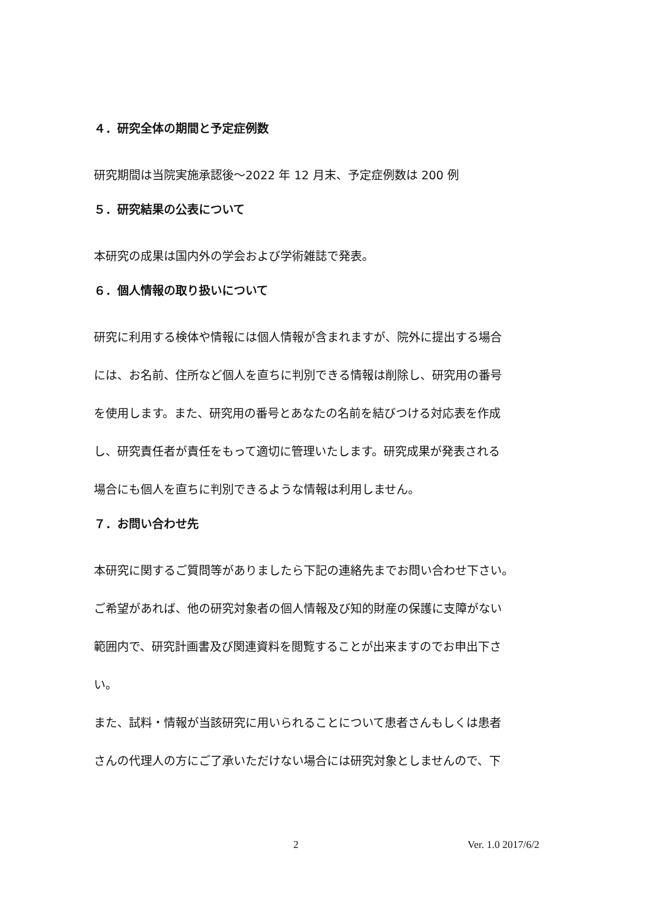４．研究全体の期間と予定症例数
研究期間は当院実施承認後～2022 年 12 月末、予定症例数は 200 例
５．研究結果の公表について
本研究の成果は国内外の学会および学術雑誌で発表。
６．個人情報の取り扱いについて
研究に利用する検体や情報には個人情報が含まれますが、院外に提出する場合
には、お名前、住所など個人を直ちに判別できる情報は削除し、研究用の番号
を使用します。また、研究用の番号とあなたの名前を結びつける対応表を作成
し、研究責任者が責任をもって適切に管理いたします。研究成果が発表される
場合にも個人を直ちに判別できるような情報は利用しません。
７．お問い合わせ先
本研究に関するご質問等がありましたら下記の連絡先までお問い合わせ下さい。
ご希望があれば、他の研究対象者の個人情報及び知的財産の保護に支障がない
範囲内で、研究計画書及び関連資料を閲覧することが出来ますのでお申出下さ
い。
また、試料・情報が当該研究に用いられることについて患者さんもしくは患者
さんの代理人の方にご了承いただけない場合には研究対象としませんので、下
2 Ver. 1.0 2017/6/2